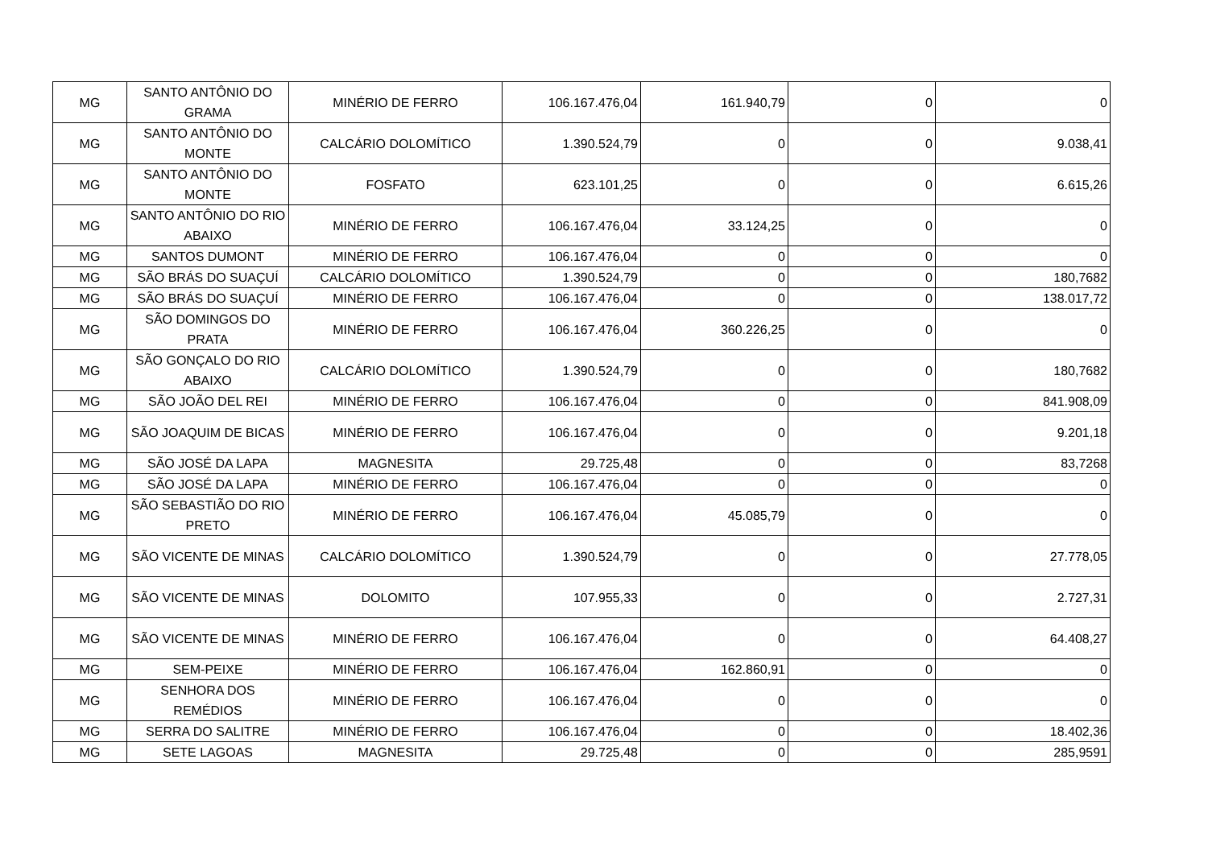| MG | SANTO ANTÔNIO DO GRAMA | MINÉRIO DE FERRO | 106.167.476,04 | 161.940,79 | 0 | 0 |
| MG | SANTO ANTÔNIO DO MONTE | CALCÁRIO DOLOMÍTICO | 1.390.524,79 | 0 | 0 | 9.038,41 |
| MG | SANTO ANTÔNIO DO MONTE | FOSFATO | 623.101,25 | 0 | 0 | 6.615,26 |
| MG | SANTO ANTÔNIO DO RIO ABAIXO | MINÉRIO DE FERRO | 106.167.476,04 | 33.124,25 | 0 | 0 |
| MG | SANTOS DUMONT | MINÉRIO DE FERRO | 106.167.476,04 | 0 | 0 | 0 |
| MG | SÃO BRÁS DO SUAÇUÍ | CALCÁRIO DOLOMÍTICO | 1.390.524,79 | 0 | 0 | 180,7682 |
| MG | SÃO BRÁS DO SUAÇUÍ | MINÉRIO DE FERRO | 106.167.476,04 | 0 | 0 | 138.017,72 |
| MG | SÃO DOMINGOS DO PRATA | MINÉRIO DE FERRO | 106.167.476,04 | 360.226,25 | 0 | 0 |
| MG | SÃO GONÇALO DO RIO ABAIXO | CALCÁRIO DOLOMÍTICO | 1.390.524,79 | 0 | 0 | 180,7682 |
| MG | SÃO JOÃO DEL REI | MINÉRIO DE FERRO | 106.167.476,04 | 0 | 0 | 841.908,09 |
| MG | SÃO JOAQUIM DE BICAS | MINÉRIO DE FERRO | 106.167.476,04 | 0 | 0 | 9.201,18 |
| MG | SÃO JOSÉ DA LAPA | MAGNESITA | 29.725,48 | 0 | 0 | 83,7268 |
| MG | SÃO JOSÉ DA LAPA | MINÉRIO DE FERRO | 106.167.476,04 | 0 | 0 | 0 |
| MG | SÃO SEBASTIÃO DO RIO PRETO | MINÉRIO DE FERRO | 106.167.476,04 | 45.085,79 | 0 | 0 |
| MG | SÃO VICENTE DE MINAS | CALCÁRIO DOLOMÍTICO | 1.390.524,79 | 0 | 0 | 27.778,05 |
| MG | SÃO VICENTE DE MINAS | DOLOMITO | 107.955,33 | 0 | 0 | 2.727,31 |
| MG | SÃO VICENTE DE MINAS | MINÉRIO DE FERRO | 106.167.476,04 | 0 | 0 | 64.408,27 |
| MG | SEM-PEIXE | MINÉRIO DE FERRO | 106.167.476,04 | 162.860,91 | 0 | 0 |
| MG | SENHORA DOS REMÉDIOS | MINÉRIO DE FERRO | 106.167.476,04 | 0 | 0 | 0 |
| MG | SERRA DO SALITRE | MINÉRIO DE FERRO | 106.167.476,04 | 0 | 0 | 18.402,36 |
| MG | SETE LAGOAS | MAGNESITA | 29.725,48 | 0 | 0 | 285,9591 |